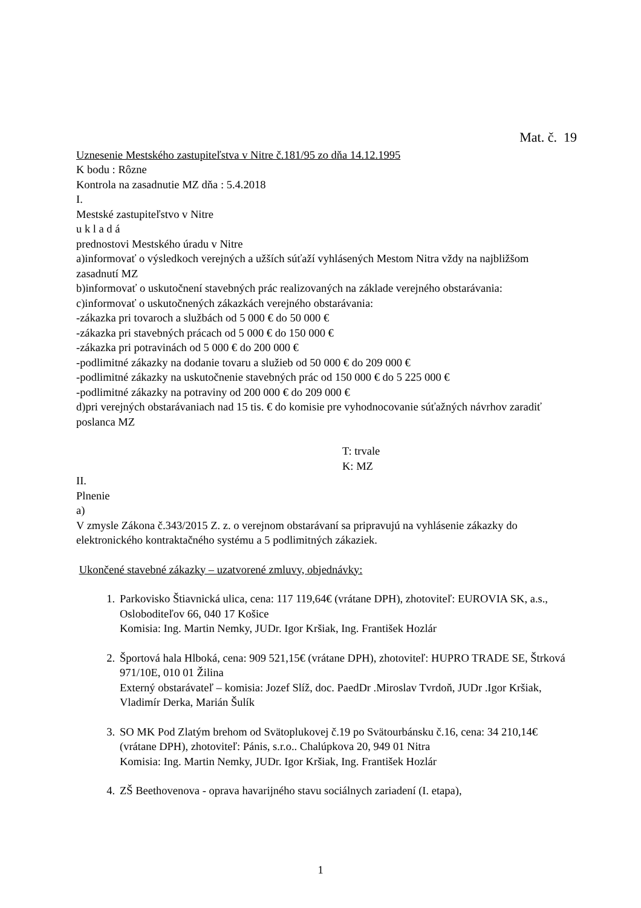Mat. č. 19
Uznesenie Mestského zastupiteľstva v Nitre č.181/95 zo dňa 14.12.1995
K bodu : Rôzne
Kontrola na zasadnutie MZ dňa : 5.4.2018
I.
Mestské zastupiteľstvo v Nitre
u k l a d á
prednostovi Mestského úradu v Nitre
a)informovať o výsledkoch verejných a užších súťaží vyhlásených Mestom Nitra vždy na najbližšom zasadnutí MZ
b)informovať o uskutočnení stavebných prác realizovaných na základe verejného obstarávania:
c)informovať o uskutočnených zákazkách verejného obstarávania:
-zákazka pri tovaroch a službách od 5 000 € do 50 000 €
-zákazka pri stavebných prácach od 5 000 € do 150 000 €
-zákazka pri potravinách od 5 000 € do 200 000 €
-podlimitné zákazky na dodanie tovaru a služieb od 50 000 € do 209 000 €
-podlimitné zákazky na uskutočnenie stavebných prác od 150 000 € do 5 225 000 €
-podlimitné zákazky na potraviny od 200 000 € do 209 000 €
d)pri verejných obstarávaniach nad 15 tis. € do komisie pre vyhodnocovanie súťažných návrhov zaradiť poslanca MZ
T: trvale
K: MZ
II.
Plnenie
a)
V zmysle Zákona č.343/2015 Z. z. o verejnom obstarávaní sa pripravujú na vyhlásenie zákazky do elektronického kontraktačného systému a 5 podlimitných zákaziek.
Ukončené stavebné zákazky – uzatvorené zmluvy, objednávky:
1. Parkovisko Štiavnická ulica, cena: 117 119,64€ (vrátane DPH), zhotoviteľ: EUROVIA SK, a.s., Osloboditeľov 66, 040 17 Košice
Komisia: Ing. Martin Nemky, JUDr. Igor Kršiak, Ing. František Hozlár
2. Športová hala Hlboká, cena: 909 521,15€ (vrátane DPH), zhotoviteľ: HUPRO TRADE SE, Štrková 971/10E, 010 01 Žilina
Externý obstarávateľ – komisia: Jozef Slíž, doc. PaedDr .Miroslav Tvrdoň, JUDr .Igor Kršiak, Vladimír Derka, Marián Šulík
3. SO MK Pod Zlatým brehom od Svätoplukovej č.19 po Svätourbánsku č.16, cena: 34 210,14€ (vrátane DPH), zhotoviteľ: Pánis, s.r.o.. Chalúpkova 20, 949 01 Nitra
Komisia: Ing. Martin Nemky, JUDr. Igor Kršiak, Ing. František Hozlár
4. ZŠ Beethovenova - oprava havarijného stavu sociálnych zariadení (I. etapa),
1